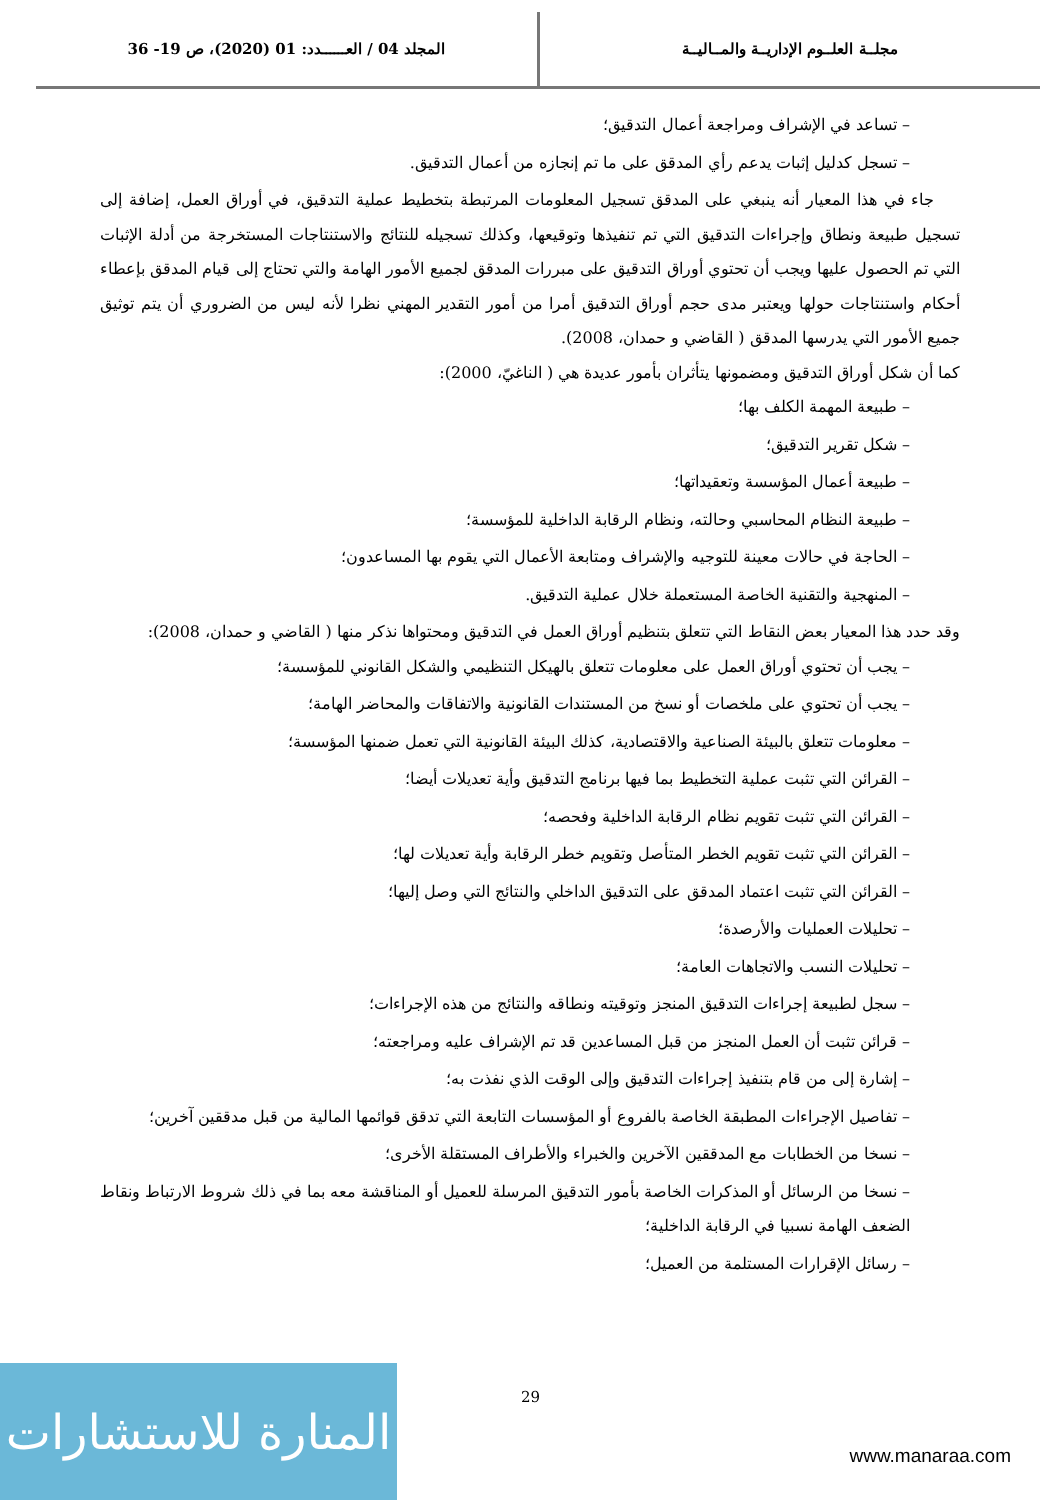مجلــة العلــوم الإداريــة والمــاليــة
المجلد 04 / العــــــدد: 01 (2020)، ص 19- 36
– تساعد في الإشراف ومراجعة أعمال التدقيق؛
– تسجل كدليل إثبات يدعم رأي المدقق على ما تم إنجازه من أعمال التدقيق.
جاء في هذا المعيار أنه ينبغي على المدقق تسجيل المعلومات المرتبطة بتخطيط عملية التدقيق، في أوراق العمل، إضافة إلى تسجيل طبيعة ونطاق وإجراءات التدقيق التي تم تنفيذها وتوقيعها، وكذلك تسجيله للنتائج والاستنتاجات المستخرجة من أدلة الإثبات التي تم الحصول عليها ويجب أن تحتوي أوراق التدقيق على مبررات المدقق لجميع الأمور الهامة والتي تحتاج إلى قيام المدقق بإعطاء أحكام واستنتاجات حولها ويعتبر مدى حجم أوراق التدقيق أمرا من أمور التقدير المهني نظرا لأنه ليس من الضروري أن يتم توثيق جميع الأمور التي يدرسها المدقق ( القاضي و حمدان، 2008).
كما أن شكل أوراق التدقيق ومضمونها يتأثران بأمور عديدة هي ( الناغيّ، 2000):
– طبيعة المهمة الكلف بها؛
– شكل تقرير التدقيق؛
– طبيعة أعمال المؤسسة وتعقيداتها؛
– طبيعة النظام المحاسبي وحالته، ونظام الرقابة الداخلية للمؤسسة؛
– الحاجة في حالات معينة للتوجيه والإشراف ومتابعة الأعمال التي يقوم بها المساعدون؛
– المنهجية والتقنية الخاصة المستعملة خلال عملية التدقيق.
وقد حدد هذا المعيار بعض النقاط التي تتعلق بتنظيم أوراق العمل في التدقيق ومحتواها نذكر منها ( القاضي و حمدان، 2008):
– يجب أن تحتوي أوراق العمل على معلومات تتعلق بالهيكل التنظيمي والشكل القانوني للمؤسسة؛
– يجب أن تحتوي على ملخصات أو نسخ من المستندات القانونية والاتفاقات والمحاضر الهامة؛
– معلومات تتعلق بالبيئة الصناعية والاقتصادية، كذلك البيئة القانونية التي تعمل ضمنها المؤسسة؛
– القرائن التي تثبت عملية التخطيط بما فيها برنامج التدقيق وأية تعديلات أيضا؛
– القرائن التي تثبت تقويم نظام الرقابة الداخلية وفحصه؛
– القرائن التي تثبت تقويم الخطر المتأصل وتقويم خطر الرقابة وأية تعديلات لها؛
– القرائن التي تثبت اعتماد المدقق على التدقيق الداخلي والنتائج التي وصل إليها؛
– تحليلات العمليات والأرصدة؛
– تحليلات النسب والاتجاهات العامة؛
– سجل لطبيعة إجراءات التدقيق المنجز وتوقيته ونطاقه والنتائج من هذه الإجراءات؛
– قرائن تثبت أن العمل المنجز من قبل المساعدين قد تم الإشراف عليه ومراجعته؛
– إشارة إلى من قام بتنفيذ إجراءات التدقيق وإلى الوقت الذي نفذت به؛
– تفاصيل الإجراءات المطبقة الخاصة بالفروع أو المؤسسات التابعة التي تدقق قوائمها المالية من قبل مدققين آخرين؛
– نسخا من الخطابات مع المدققين الآخرين والخبراء والأطراف المستقلة الأخرى؛
– نسخا من الرسائل أو المذكرات الخاصة بأمور التدقيق المرسلة للعميل أو المناقشة معه بما في ذلك شروط الارتباط ونقاط الضعف الهامة نسبيا في الرقابة الداخلية؛
– رسائل الإقرارات المستلمة من العميل؛
29
المنارة للاستشارات
www.manaraa.com